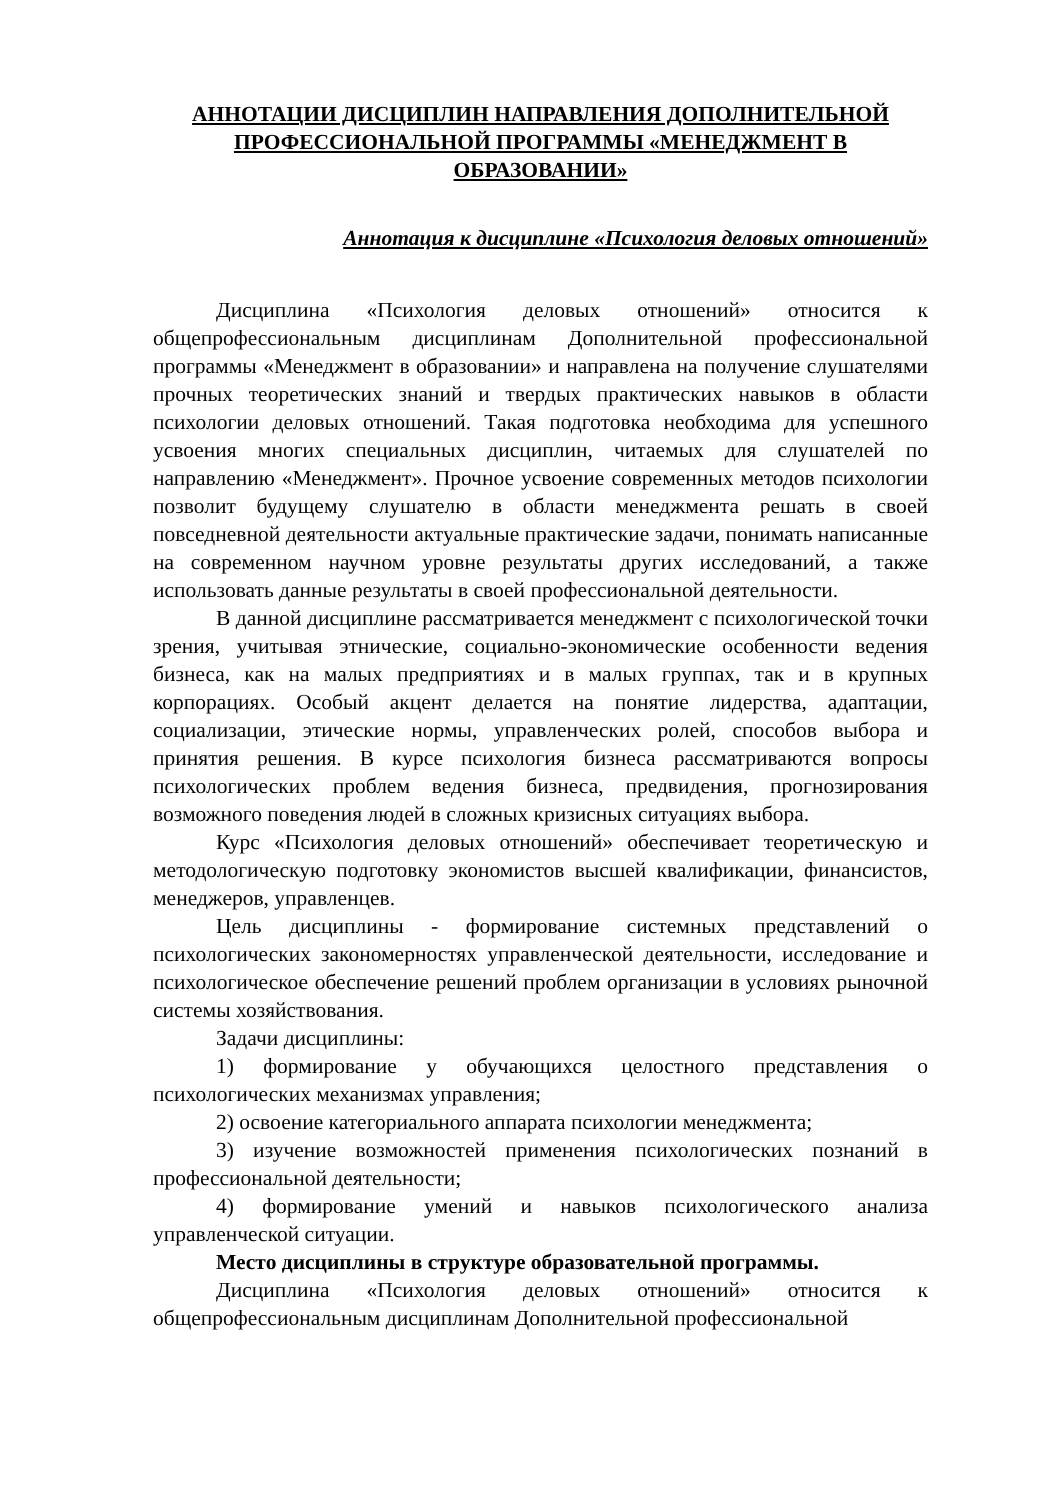АННОТАЦИИ ДИСЦИПЛИН НАПРАВЛЕНИЯ ДОПОЛНИТЕЛЬНОЙ ПРОФЕССИОНАЛЬНОЙ ПРОГРАММЫ «МЕНЕДЖМЕНТ В ОБРАЗОВАНИИ»
Аннотация к дисциплине «Психология деловых отношений»
Дисциплина «Психология деловых отношений» относится к общепрофессиональным дисциплинам Дополнительной профессиональной программы «Менеджмент в образовании» и направлена на получение слушателями прочных теоретических знаний и твердых практических навыков в области психологии деловых отношений. Такая подготовка необходима для успешного усвоения многих специальных дисциплин, читаемых для слушателей по направлению «Менеджмент». Прочное усвоение современных методов психологии позволит будущему слушателю в области менеджмента решать в своей повседневной деятельности актуальные практические задачи, понимать написанные на современном научном уровне результаты других исследований, а также использовать данные результаты в своей профессиональной деятельности.
В данной дисциплине рассматривается менеджмент с психологической точки зрения, учитывая этнические, социально-экономические особенности ведения бизнеса, как на малых предприятиях и в малых группах, так и в крупных корпорациях. Особый акцент делается на понятие лидерства, адаптации, социализации, этические нормы, управленческих ролей, способов выбора и принятия решения. В курсе психология бизнеса рассматриваются вопросы психологических проблем ведения бизнеса, предвидения, прогнозирования возможного поведения людей в сложных кризисных ситуациях выбора.
Курс «Психология деловых отношений» обеспечивает теоретическую и методологическую подготовку экономистов высшей квалификации, финансистов, менеджеров, управленцев.
Цель дисциплины - формирование системных представлений о психологических закономерностях управленческой деятельности, исследование и психологическое обеспечение решений проблем организации в условиях рыночной системы хозяйствования.
Задачи дисциплины:
1) формирование у обучающихся целостного представления о психологических механизмах управления;
2) освоение категориального аппарата психологии менеджмента;
3) изучение возможностей применения психологических познаний в профессиональной деятельности;
4) формирование умений и навыков психологического анализа управленческой ситуации.
Место дисциплины в структуре образовательной программы.
Дисциплина «Психология деловых отношений» относится к общепрофессиональным дисциплинам Дополнительной профессиональной